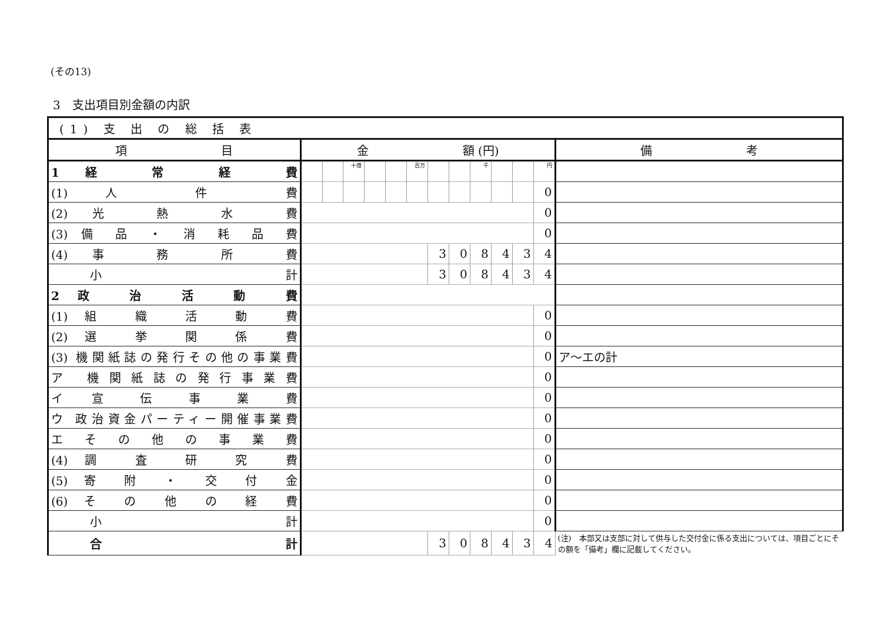(その13)
3　支出項目別金額の内訳
| (1) 支 出 の 総 括 表 | | | | | | | | | | | | | |
| --- | --- | --- | --- | --- | --- | --- | --- | --- | --- | --- | --- | --- | --- |
| 項 目 | 金 額 (円) | | | | | | | | | | | | 備 考 |
| 1 経 常 経 費 | | | 十億 | | | 百万 | | | 千 | | | 円 | |
| (1) 人 件 費 | | | | | | | | | | | | 0 | |
| (2) 光 熱 水 費 | | | | | | | | | | | | 0 | |
| (3) 備 品 ・ 消 耗 品 費 | | | | | | | | | | | | 0 | |
| (4) 事 務 所 費 | | | | | | | 3 | 0 | 8 | 4 | 3 | 4 | |
| 小 計 | | | | | | | 3 | 0 | 8 | 4 | 3 | 4 | |
| 2 政 治 活 動 費 | | | | | | | | | | | | | |
| (1) 組 織 活 動 費 | | | | | | | | | | | | 0 | |
| (2) 選 挙 関 係 費 | | | | | | | | | | | | 0 | |
| (3) 機関紙誌の発行その他の事業費 | | | | | | | | | | | | 0 | ア～エの計 |
| ア 機関紙誌の発行事業費 | | | | | | | | | | | | 0 | |
| イ 宣 伝 事 業 費 | | | | | | | | | | | | 0 | |
| ウ 政治資金パーティー開催事業費 | | | | | | | | | | | | 0 | |
| エ そ の 他 の 事 業 費 | | | | | | | | | | | | 0 | |
| (4) 調 査 研 究 費 | | | | | | | | | | | | 0 | |
| (5) 寄 附 ・ 交 付 金 | | | | | | | | | | | | 0 | |
| (6) そ の 他 の 経 費 | | | | | | | | | | | | 0 | |
| 小 計 | | | | | | | | | | | | 0 | |
| 合 計 | | | | | | | 3 | 0 | 8 | 4 | 3 | 4 | (注) 本部又は支部に対して供与した交付金に係る支出については、項目ごとにその額を「備考」欄に記載してください。 |